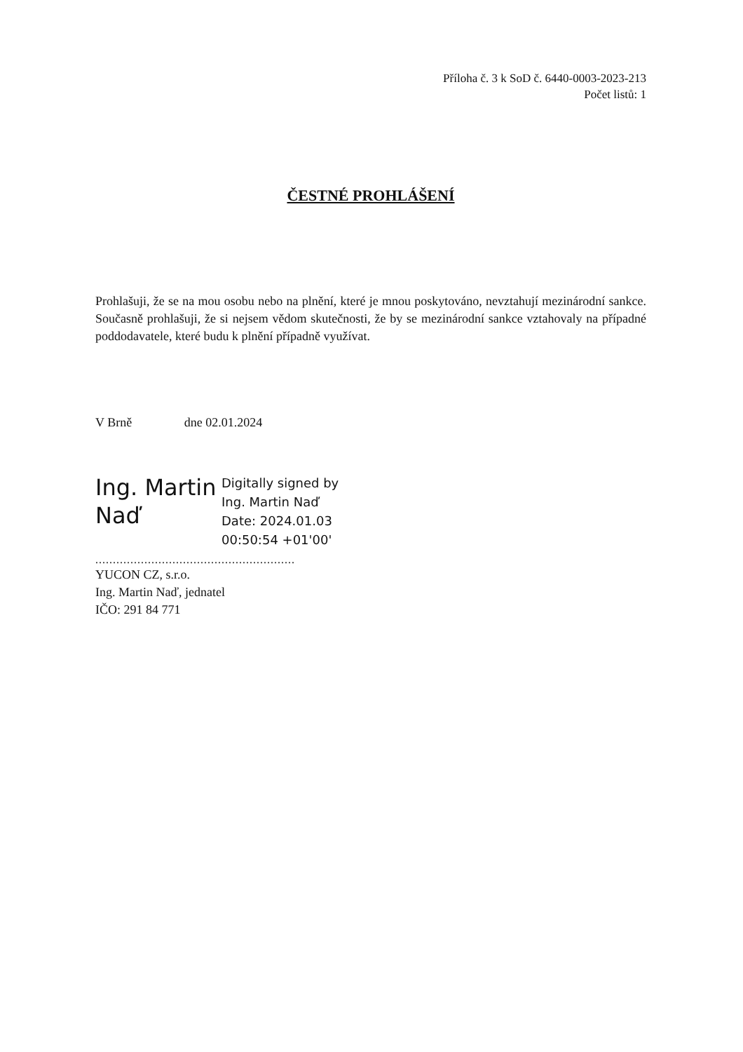Příloha č. 3 k SoD č. 6440-0003-2023-213
Počet listů: 1
ČESTNÉ PROHLÁŠENÍ
Prohlašuji, že se na mou osobu nebo na plnění, které je mnou poskytováno, nevztahují mezinárodní sankce. Současně prohlašuji, že si nejsem vědom skutečnosti, že by se mezinárodní sankce vztahovaly na případné poddodavatele, které budu k plnění případně využívat.
V Brně dne 02.01.2024
Ing. Martin Naď
Digitally signed by
Ing. Martin Naď
Date: 2024.01.03
00:50:54 +01'00'
.........................................................
YUCON CZ, s.r.o.
Ing. Martin Naď, jednatel
IČO: 291 84 771